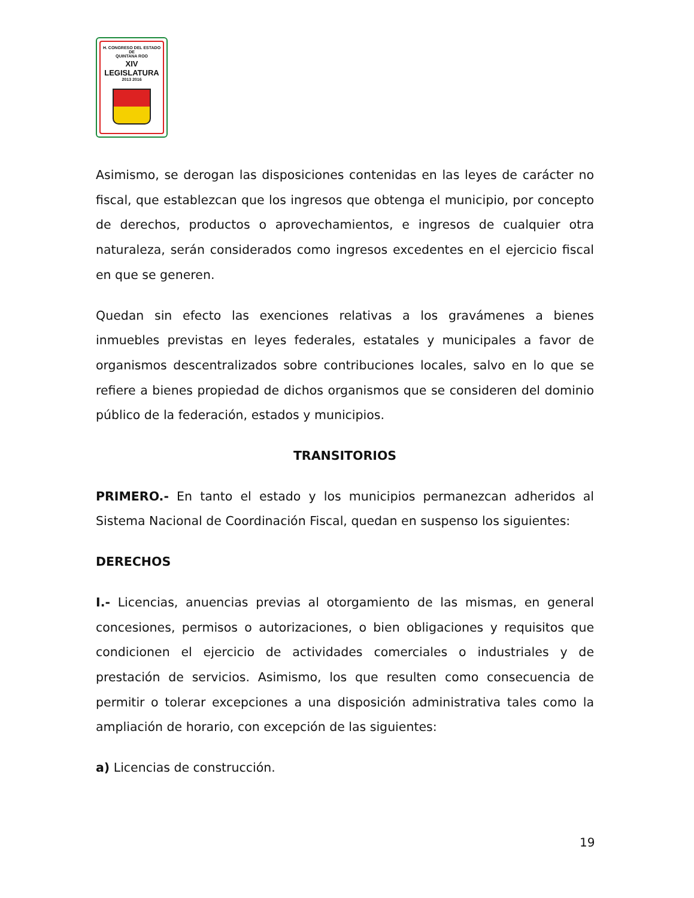H. CONGRESO DEL ESTADO
DE
QUINTANA ROO
XIV LEGISLATURA
2013 2016
Asimismo, se derogan las disposiciones contenidas en las leyes de carácter no fiscal, que establezcan que los ingresos que obtenga el municipio, por concepto de derechos, productos o aprovechamientos, e ingresos de cualquier otra naturaleza, serán considerados como ingresos excedentes en el ejercicio fiscal en que se generen.
Quedan sin efecto las exenciones relativas a los gravámenes a bienes inmuebles previstas en leyes federales, estatales y municipales a favor de organismos descentralizados sobre contribuciones locales, salvo en lo que se refiere a bienes propiedad de dichos organismos que se consideren del dominio público de la federación, estados y municipios.
TRANSITORIOS
PRIMERO.- En tanto el estado y los municipios permanezcan adheridos al Sistema Nacional de Coordinación Fiscal, quedan en suspenso los siguientes:
DERECHOS
I.- Licencias, anuencias previas al otorgamiento de las mismas, en general concesiones, permisos o autorizaciones, o bien obligaciones y requisitos que condicionen el ejercicio de actividades comerciales o industriales y de prestación de servicios. Asimismo, los que resulten como consecuencia de permitir o tolerar excepciones a una disposición administrativa tales como la ampliación de horario, con excepción de las siguientes:
a) Licencias de construcción.
19